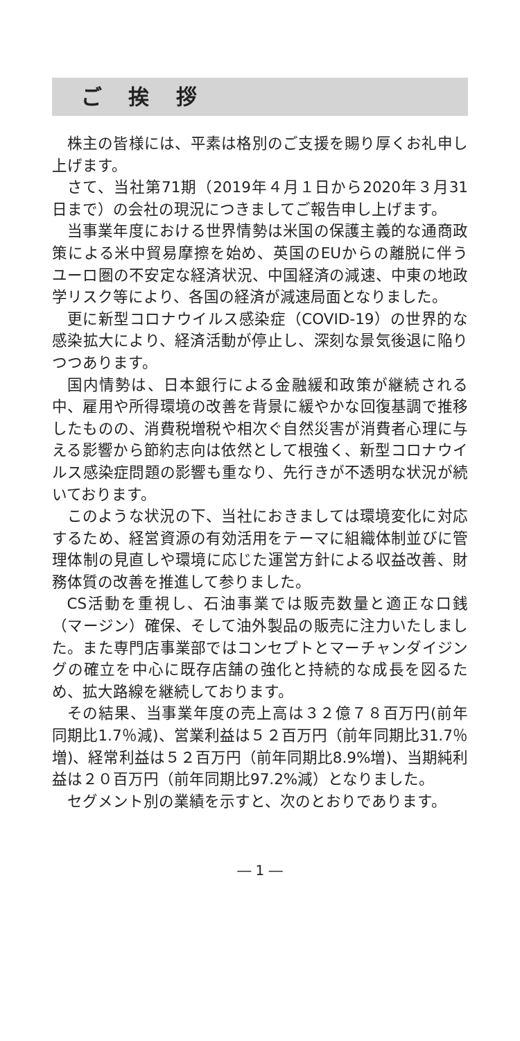ご 挨 拶
株主の皆様には、平素は格別のご支援を賜り厚くお礼申し上げます。
さて、当社第71期（2019年４月１日から2020年３月31日まで）の会社の現況につきましてご報告申し上げます。
当事業年度における世界情勢は米国の保護主義的な通商政策による米中貿易摩擦を始め、英国のEUからの離脱に伴うユーロ圏の不安定な経済状況、中国経済の減速、中東の地政学リスク等により、各国の経済が減速局面となりました。
更に新型コロナウイルス感染症（COVID-19）の世界的な感染拡大により、経済活動が停止し、深刻な景気後退に陥りつつあります。
国内情勢は、日本銀行による金融緩和政策が継続される中、雇用や所得環境の改善を背景に緩やかな回復基調で推移したものの、消費税増税や相次ぐ自然災害が消費者心理に与える影響から節約志向は依然として根強く、新型コロナウイルス感染症問題の影響も重なり、先行きが不透明な状況が続いております。
このような状況の下、当社におきましては環境変化に対応するため、経営資源の有効活用をテーマに組織体制並びに管理体制の見直しや環境に応じた運営方針による収益改善、財務体質の改善を推進して参りました。
CS活動を重視し、石油事業では販売数量と適正な口銭（マージン）確保、そして油外製品の販売に注力いたしました。また専門店事業部ではコンセプトとマーチャンダイジングの確立を中心に既存店舗の強化と持続的な成長を図るため、拡大路線を継続しております。
その結果、当事業年度の売上高は３２億７８百万円(前年同期比1.7％減)、営業利益は５２百万円（前年同期比31.7％増)、経常利益は５２百万円（前年同期比8.9%増)、当期純利益は２０百万円（前年同期比97.2%減）となりました。
セグメント別の業績を示すと、次のとおりであります。
― 1 ―